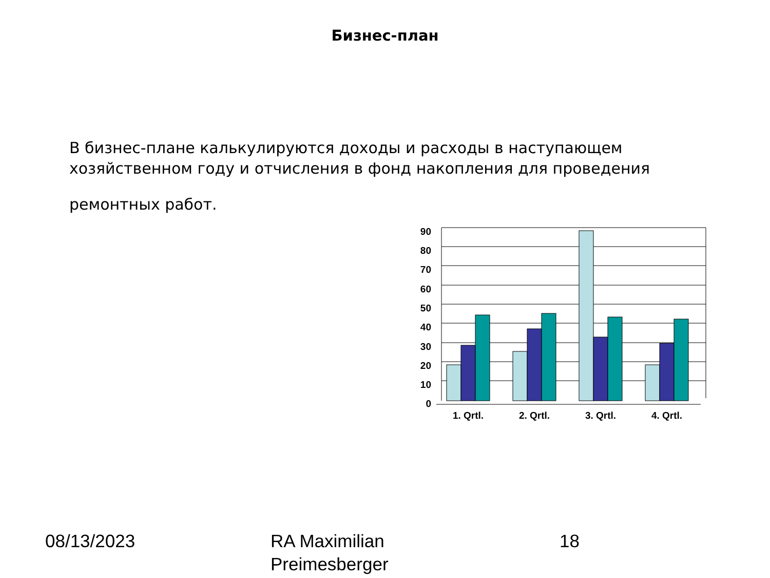Бизнес-план
В бизнес-плане калькулируются доходы и расходы в наступающем хозяйственном году и отчисления в фонд накопления для проведения
ремонтных работ.
90
80
70
60
50
40
30
20
10
0
1. Qrtl.
2. Qrtl.
3. Qrtl.
4. Qrtl.
08/13/2023
RA Maximilian
Preimesberger
18